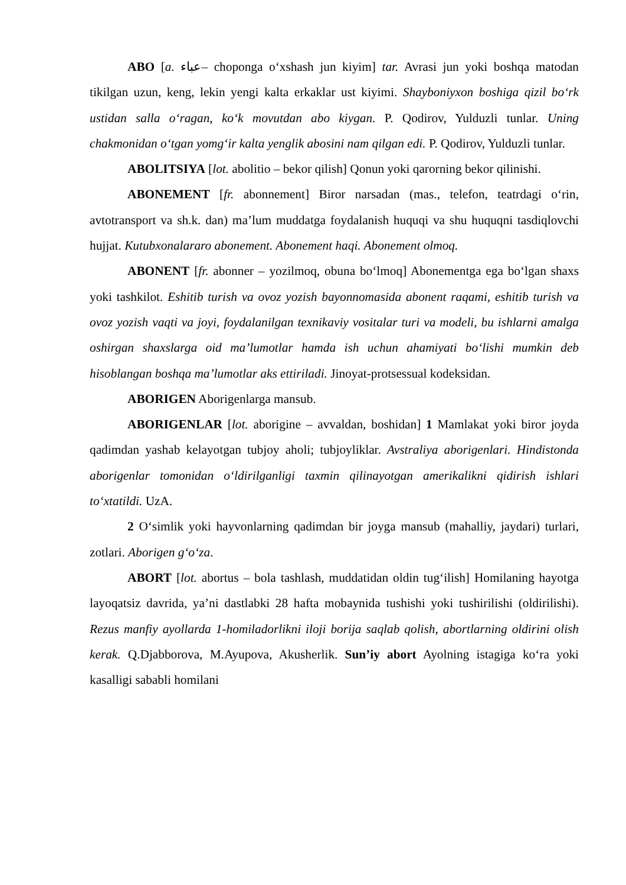ABO [a. عباء– choponga oʻxshash jun kiyim] tar. Avrasi jun yoki boshqa matodan tikilgan uzun, keng, lekin yengi kalta erkaklar ust kiyimi. Shayboniyxon boshiga qizil boʻrk ustidan salla oʻragan, koʻk movutdan abo kiygan. P. Qodirov, Yulduzli tunlar. Uning chakmonidan oʻtgan yomgʻir kalta yenglik abosini nam qilgan edi. P. Qodirov, Yulduzli tunlar.
ABOLITSIYA [lot. abolitio – bekor qilish] Qonun yoki qarorning bekor qilinishi.
ABONEMENT [fr. abonnement] Biror narsadan (mas., telefon, teatrdagi oʻrin, avtotransport va sh.k. dan) ma’lum muddatga foydalanish huquqi va shu huquqni tasdiqlovchi hujjat. Kutubxonalararo abonement. Abonement haqi. Abonement olmoq.
ABONENT [fr. abonner – yozilmoq, obuna boʻlmoq] Abonementga ega boʻlgan shaxs yoki tashkilot. Eshitib turish va ovoz yozish bayonnomasida abonent raqami, eshitib turish va ovoz yozish vaqti va joyi, foydalanilgan texnikaviy vositalar turi va modeli, bu ishlarni amalga oshirgan shaxslarga oid ma’lumotlar hamda ish uchun ahamiyati boʻlishi mumkin deb hisoblangan boshqa ma’lumotlar aks ettiriladi. Jinoyat-protsessual kodeksidan.
ABORIGEN Aborigenlarga mansub.
ABORIGENLAR [lot. aborigine – avvaldan, boshidan] 1 Mamlakat yoki biror joyda qadimdan yashab kelayotgan tubjoy aholi; tubjoyliklar. Avstraliya aborigenlari. Hindistonda aborigenlar tomonidan oʻldirilganligi taxmin qilinayotgan amerikalikni qidirish ishlari toʻxtatildi. UzA.
2 Oʻsimlik yoki hayvonlarning qadimdan bir joyga mansub (mahalliy, jaydari) turlari, zotlari. Aborigen gʻoʻza.
ABORT [lot. abortus – bola tashlash, muddatidan oldin tugʻilish] Homilaning hayotga layoqatsiz davrida, ya’ni dastlabki 28 hafta mobaynida tushishi yoki tushirilishi (oldirilishi). Rezus manfiy ayollarda 1-homiladorlikni iloji borija saqlab qolish, abortlarning oldirini olish kerak. Q.Djabborova, M.Ayupova, Akusherlik. Sun’iy abort Ayolning istagiga koʻra yoki kasalligi sababli homilani